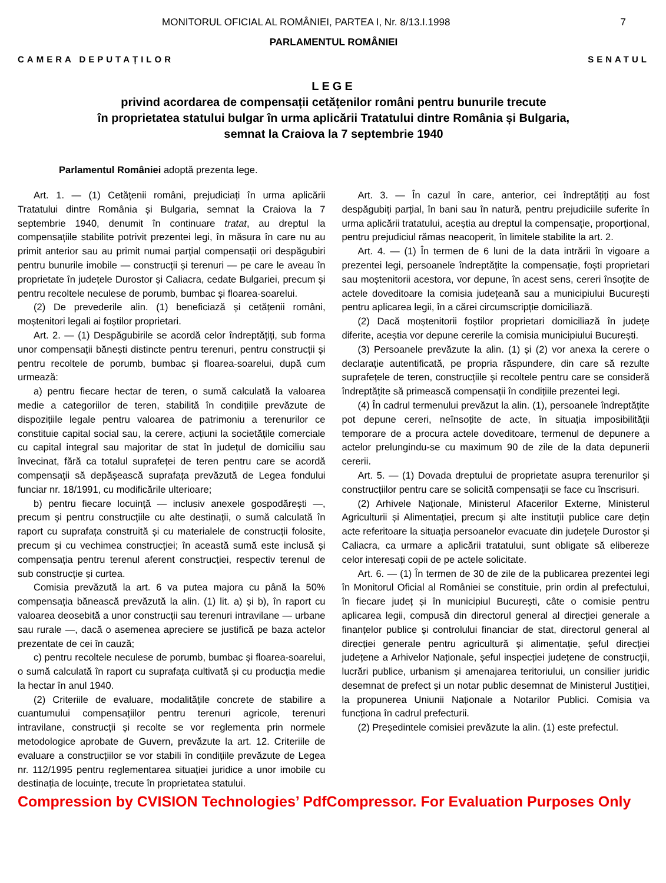MONITORUL OFICIAL AL ROMÂNIEI, PARTEA I, Nr. 8/13.I.1998 7
PARLAMENTUL ROMÂNIEI
CAMERA DEPUTAȚILOR SENATUL
LEGE
privind acordarea de compensații cetățenilor români pentru bunurile trecute
în proprietatea statului bulgar în urma aplicării Tratatului dintre România și Bulgaria,
semnat la Craiova la 7 septembrie 1940
Parlamentul României adoptă prezenta lege.
Art. 1. — (1) Cetățenii români, prejudiciați în urma aplicării Tratatului dintre România și Bulgaria, semnat la Craiova la 7 septembrie 1940, denumit în continuare tratat, au dreptul la compensațiile stabilite potrivit prezentei legi, în măsura în care nu au primit anterior sau au primit numai parțial compensații ori despăgubiri pentru bunurile imobile — construcții și terenuri — pe care le aveau în proprietate în județele Durostor și Caliacra, cedate Bulgariei, precum și pentru recoltele neculese de porumb, bumbac și floarea-soarelui.
(2) De prevederile alin. (1) beneficiază și cetățenii români, moștenitori legali ai foștilor proprietari.
Art. 2. — (1) Despăgubirile se acordă celor îndreptățiți, sub forma unor compensații bănești distincte pentru terenuri, pentru construcții și pentru recoltele de porumb, bumbac și floarea-soarelui, după cum urmează:
a) pentru fiecare hectar de teren, o sumă calculată la valoarea medie a categoriilor de teren, stabilită în condițiile prevăzute de dispozițiile legale pentru valoarea de patrimoniu a terenurilor ce constituie capital social sau, la cerere, acțiuni la societățile comerciale cu capital integral sau majoritar de stat în județul de domiciliu sau învecinat, fără ca totalul suprafeței de teren pentru care se acordă compensații să depășească suprafața prevăzută de Legea fondului funciar nr. 18/1991, cu modificările ulterioare;
b) pentru fiecare locuință — inclusiv anexele gospodărești —, precum și pentru construcțiile cu alte destinații, o sumă calculată în raport cu suprafața construită și cu materialele de construcții folosite, precum și cu vechimea construcției; în această sumă este inclusă și compensația pentru terenul aferent construcției, respectiv terenul de sub construcție și curtea.
Comisia prevăzută la art. 6 va putea majora cu până la 50% compensația bănească prevăzută la alin. (1) lit. a) și b), în raport cu valoarea deosebită a unor construcții sau terenuri intravilane — urbane sau rurale —, dacă o asemenea apreciere se justifică pe baza actelor prezentate de cei în cauză;
c) pentru recoltele neculese de porumb, bumbac și floarea-soarelui, o sumă calculată în raport cu suprafața cultivată și cu producția medie la hectar în anul 1940.
(2) Criteriile de evaluare, modalitățile concrete de stabilire a cuantumului compensațiilor pentru terenuri agricole, terenuri intravilane, construcții și recolte se vor reglementa prin normele metodologice aprobate de Guvern, prevăzute la art. 12. Criteriile de evaluare a construcțiilor se vor stabili în condițiile prevăzute de Legea nr. 112/1995 pentru reglementarea situației juridice a unor imobile cu destinația de locuințe, trecute în proprietatea statului.
Art. 3. — În cazul în care, anterior, cei îndreptățiți au fost despăgubiți parțial, în bani sau în natură, pentru prejudiciile suferite în urma aplicării tratatului, aceștia au dreptul la compensație, proporțional, pentru prejudiciul rămas neacoperit, în limitele stabilite la art. 2.
Art. 4. — (1) În termen de 6 luni de la data intrării în vigoare a prezentei legi, persoanele îndreptățite la compensație, foști proprietari sau moștenitorii acestora, vor depune, în acest sens, cereri însoțite de actele doveditoare la comisia județeană sau a municipiului București pentru aplicarea legii, în a cărei circumscripție domiciliază.
(2) Dacă moștenitorii foștilor proprietari domiciliază în județe diferite, aceștia vor depune cererile la comisia municipiului București.
(3) Persoanele prevăzute la alin. (1) și (2) vor anexa la cerere o declarație autentificată, pe propria răspundere, din care să rezulte suprafețele de teren, construcțiile și recoltele pentru care se consideră îndreptățite să primească compensații în condițiile prezentei legi.
(4) În cadrul termenului prevăzut la alin. (1), persoanele îndreptățite pot depune cereri, neînsoțite de acte, în situația imposibilității temporare de a procura actele doveditoare, termenul de depunere a actelor prelungindu-se cu maximum 90 de zile de la data depunerii cererii.
Art. 5. — (1) Dovada dreptului de proprietate asupra terenurilor și construcțiilor pentru care se solicită compensații se face cu înscrisuri.
(2) Arhivele Naționale, Ministerul Afacerilor Externe, Ministerul Agriculturii și Alimentației, precum și alte instituții publice care dețin acte referitoare la situația persoanelor evacuate din județele Durostor și Caliacra, ca urmare a aplicării tratatului, sunt obligate să elibereze celor interesați copii de pe actele solicitate.
Art. 6. — (1) În termen de 30 de zile de la publicarea prezentei legi în Monitorul Oficial al României se constituie, prin ordin al prefectului, în fiecare județ și în municipiul București, câte o comisie pentru aplicarea legii, compusă din directorul general al direcției generale a finanțelor publice și controlului financiar de stat, directorul general al direcției generale pentru agricultură și alimentație, șeful direcției județene a Arhivelor Naționale, șeful inspecției județene de construcții, lucrări publice, urbanism și amenajarea teritoriului, un consilier juridic desemnat de prefect și un notar public desemnat de Ministerul Justiției, la propunerea Uniunii Naționale a Notarilor Publici. Comisia va funcționa în cadrul prefecturii.
(2) Președintele comisiei prevăzute la alin. (1) este prefectul.
Compression by CVISION Technologies’ PdfCompressor. For Evaluation Purposes Only